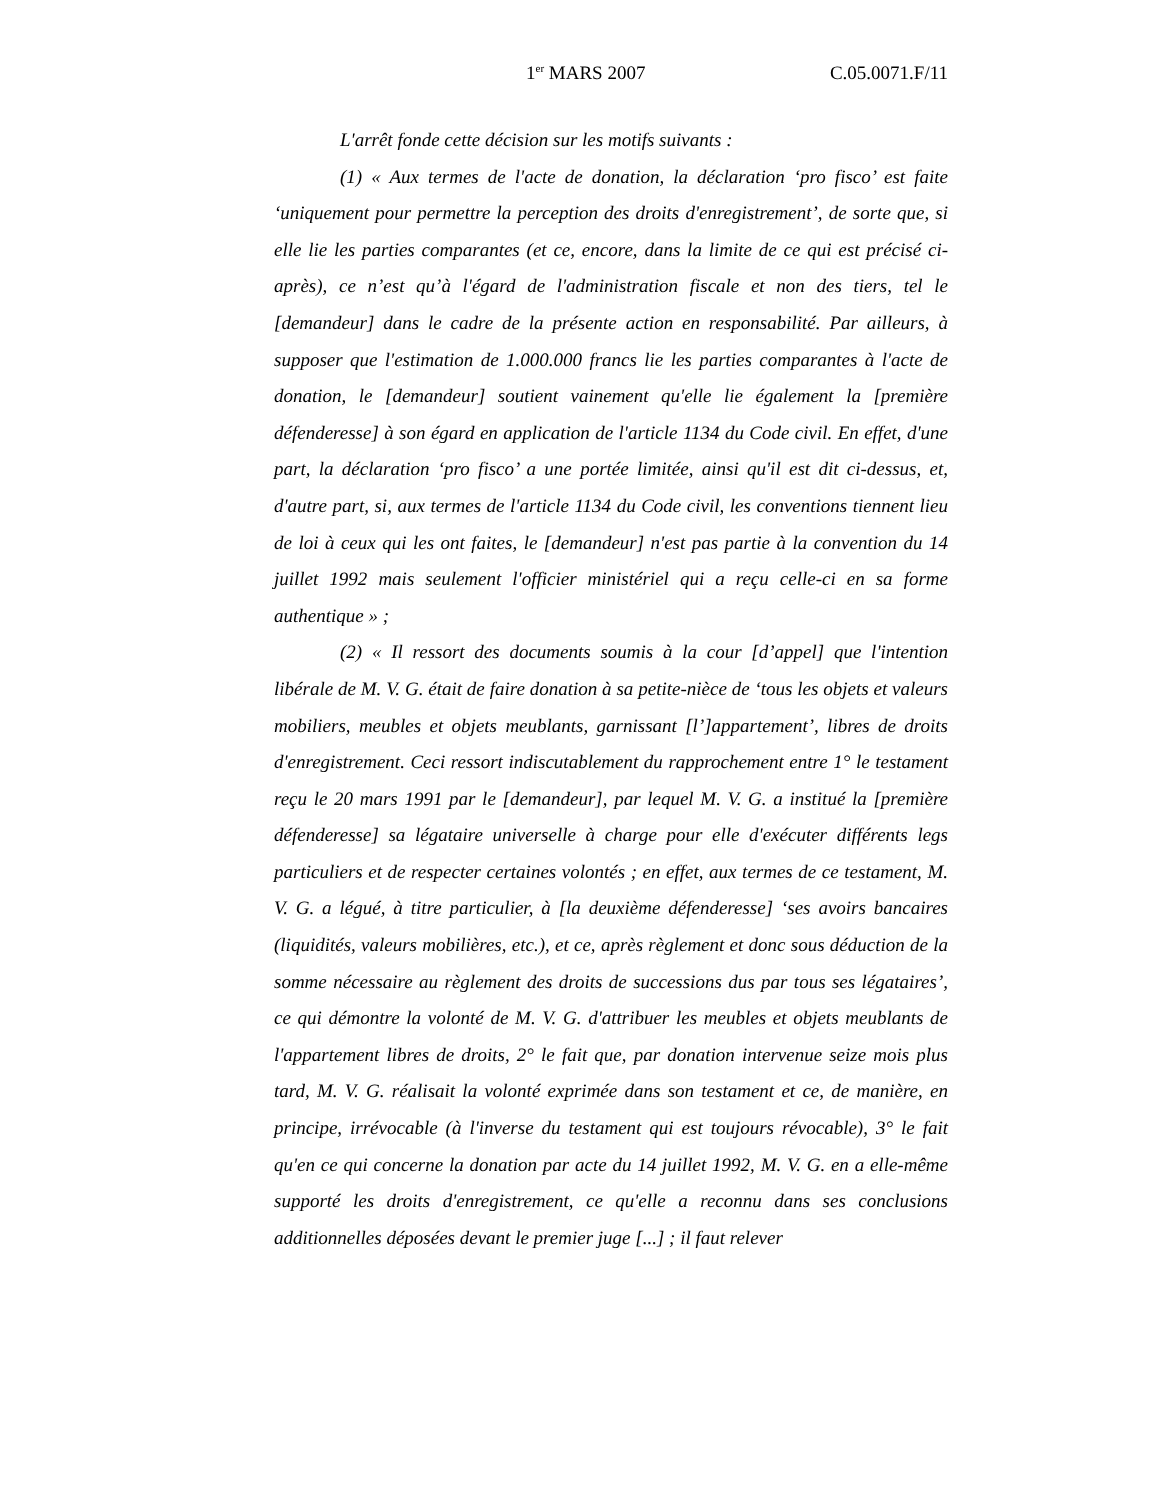1<sup>er</sup> MARS 2007 C.05.0071.F/11
L'arrêt fonde cette décision sur les motifs suivants :
(1) « Aux termes de l'acte de donation, la déclaration ‘pro fisco’ est faite ‘uniquement pour permettre la perception des droits d'enregistrement’, de sorte que, si elle lie les parties comparantes (et ce, encore, dans la limite de ce qui est précisé ci-après), ce n’est qu’à l'égard de l'administration fiscale et non des tiers, tel le [demandeur] dans le cadre de la présente action en responsabilité. Par ailleurs, à supposer que l'estimation de 1.000.000 francs lie les parties comparantes à l'acte de donation, le [demandeur] soutient vainement qu'elle lie également la [première défenderesse] à son égard en application de l'article 1134 du Code civil. En effet, d'une part, la déclaration ‘pro fisco’ a une portée limitée, ainsi qu'il est dit ci-dessus, et, d'autre part, si, aux termes de l'article 1134 du Code civil, les conventions tiennent lieu de loi à ceux qui les ont faites, le [demandeur] n'est pas partie à la convention du 14 juillet 1992 mais seulement l'officier ministériel qui a reçu celle-ci en sa forme authentique » ;
(2) « Il ressort des documents soumis à la cour [d’appel] que l'intention libérale de M. V. G. était de faire donation à sa petite-nièce de ‘tous les objets et valeurs mobiliers, meubles et objets meublants, garnissant [l’]appartement’, libres de droits d'enregistrement. Ceci ressort indiscutablement du rapprochement entre 1° le testament reçu le 20 mars 1991 par le [demandeur], par lequel M. V. G. a institué la [première défenderesse] sa légataire universelle à charge pour elle d'exécuter différents legs particuliers et de respecter certaines volontés ; en effet, aux termes de ce testament, M. V. G. a légué, à titre particulier, à [la deuxième défenderesse] ‘ses avoirs bancaires (liquidités, valeurs mobilières, etc.), et ce, après règlement et donc sous déduction de la somme nécessaire au règlement des droits de successions dus par tous ses légataires’, ce qui démontre la volonté de M. V. G. d'attribuer les meubles et objets meublants de l'appartement libres de droits, 2° le fait que, par donation intervenue seize mois plus tard, M. V. G. réalisait la volonté exprimée dans son testament et ce, de manière, en principe, irrévocable (à l'inverse du testament qui est toujours révocable), 3° le fait qu'en ce qui concerne la donation par acte du 14 juillet 1992, M. V. G. en a elle-même supporté les droits d'enregistrement, ce qu'elle a reconnu dans ses conclusions additionnelles déposées devant le premier juge [...] ; il faut relever